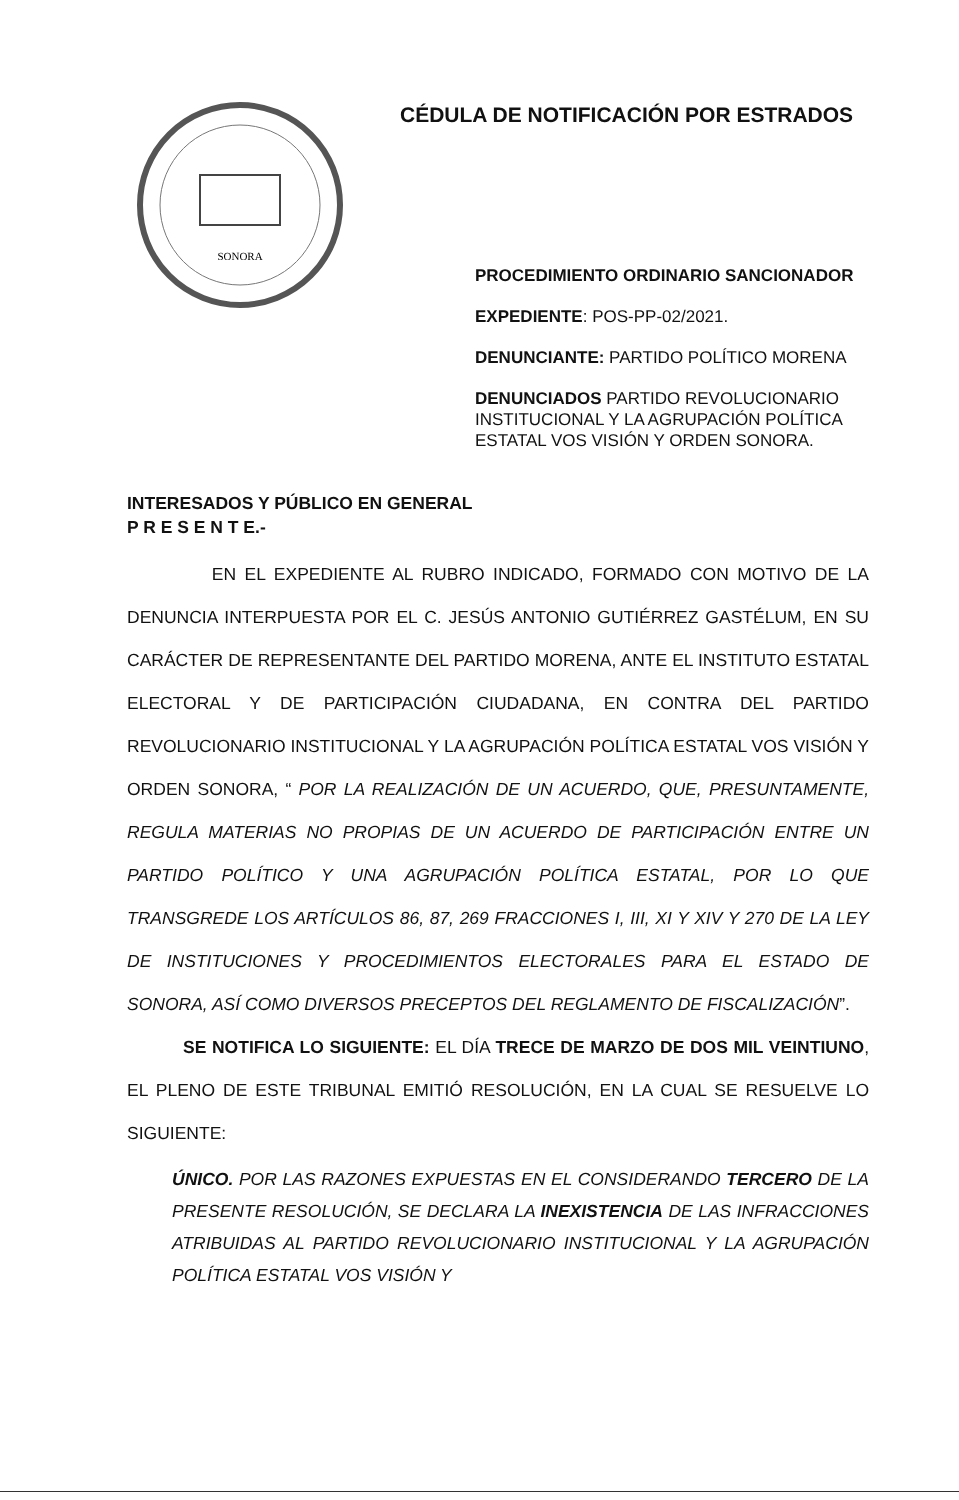SONORA
CÉDULA DE NOTIFICACIÓN POR ESTRADOS
PROCEDIMIENTO ORDINARIO SANCIONADOR
EXPEDIENTE: POS-PP-02/2021.
DENUNCIANTE: PARTIDO POLÍTICO MORENA
DENUNCIADOS PARTIDO REVOLUCIONARIO INSTITUCIONAL Y LA AGRUPACIÓN POLÍTICA ESTATAL VOS VISIÓN Y ORDEN SONORA.
INTERESADOS Y PÚBLICO EN GENERAL
P R E S E N T E.-
EN EL EXPEDIENTE AL RUBRO INDICADO, FORMADO CON MOTIVO DE LA DENUNCIA INTERPUESTA POR EL C. JESÚS ANTONIO GUTIÉRREZ GASTÉLUM, EN SU CARÁCTER DE REPRESENTANTE DEL PARTIDO MORENA, ANTE EL INSTITUTO ESTATAL ELECTORAL Y DE PARTICIPACIÓN CIUDADANA, EN CONTRA DEL PARTIDO REVOLUCIONARIO INSTITUCIONAL Y LA AGRUPACIÓN POLÍTICA ESTATAL VOS VISIÓN Y ORDEN SONORA, “ POR LA REALIZACIÓN DE UN ACUERDO, QUE, PRESUNTAMENTE, REGULA MATERIAS NO PROPIAS DE UN ACUERDO DE PARTICIPACIÓN ENTRE UN PARTIDO POLÍTICO Y UNA AGRUPACIÓN POLÍTICA ESTATAL, POR LO QUE TRANSGREDE LOS ARTÍCULOS 86, 87, 269 FRACCIONES I, III, XI Y XIV Y 270 DE LA LEY DE INSTITUCIONES Y PROCEDIMIENTOS ELECTORALES PARA EL ESTADO DE SONORA, ASÍ COMO DIVERSOS PRECEPTOS DEL REGLAMENTO DE FISCALIZACIÓN”.
SE NOTIFICA LO SIGUIENTE: EL DÍA TRECE DE MARZO DE DOS MIL VEINTIUNO, EL PLENO DE ESTE TRIBUNAL EMITIÓ RESOLUCIÓN, EN LA CUAL SE RESUELVE LO SIGUIENTE:
ÚNICO. POR LAS RAZONES EXPUESTAS EN EL CONSIDERANDO TERCERO DE LA PRESENTE RESOLUCIÓN, SE DECLARA LA INEXISTENCIA DE LAS INFRACCIONES ATRIBUIDAS AL PARTIDO REVOLUCIONARIO INSTITUCIONAL Y LA AGRUPACIÓN POLÍTICA ESTATAL VOS VISIÓN Y